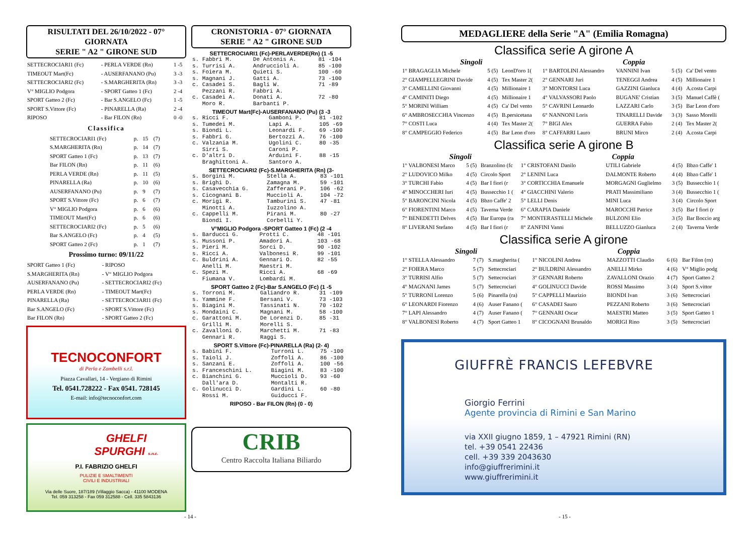RISULTATI DEL 26/10/2022 - 07° GIORNATA
SERIE " A2 " GIRONE SUD
| SETTECROCIARI1 (Fc) | - PERLA VERDE (Rn) | 1 -5 |
| TIMEOUT Mart(Fc) | - AUSERFANANO (Pu) | 3 -3 |
| SETTECROCIARI2 (Fc) | - S.MARGHERITA (Rn) | 3 -3 |
| V° MIGLIO Podgora | - SPORT Gatteo 1 (Fc) | 2 -4 |
| SPORT Gatteo 2 (Fc) | - Bar S.ANGELO (Fc) | 1 -5 |
| SPORT S.Vittore (Fc) | - PINARELLA (Ra) | 2 -4 |
| RIPOSO | - Bar FILON (Rn) | 0 -0 |
Classifica
| SETTECROCIARI1 (Fc) | p. | 15 | (7) |
| S.MARGHERITA (Rn) | p. | 14 | (7) |
| SPORT Gatteo 1 (Fc) | p. | 13 | (7) |
| Bar FILON (Rn) | p. | 11 | (6) |
| PERLA VERDE (Rn) | p. | 11 | (5) |
| PINARELLA (Ra) | p. | 10 | (6) |
| AUSERFANANO (Pu) | p. | 9 | (7) |
| SPORT S.Vittore (Fc) | p. | 6 | (7) |
| V° MIGLIO Podgora | p. | 6 | (6) |
| TIMEOUT Mart(Fc) | p. | 6 | (6) |
| SETTECROCIARI2 (Fc) | p. | 5 | (6) |
| Bar S.ANGELO (Fc) | p. | 4 | (5) |
| SPORT Gatteo 2 (Fc) | p. | 1 | (7) |
Prossimo turno: 09/11/22
| SPORT Gatteo 1 (Fc) | - RIPOSO |
| S.MARGHERITA (Rn) | - V° MIGLIO Podgora |
| AUSERFANANO (Pu) | - SETTECROCIARI2 (Fc) |
| PERLA VERDE (Rn) | - TIMEOUT Mart(Fc) |
| PINARELLA (Ra) | - SETTECROCIARI1 (Fc) |
| Bar S.ANGELO (Fc) | - SPORT S.Vittore (Fc) |
| Bar FILON (Rn) | - SPORT Gatteo 2 (Fc) |
TECNOCONFORT
di Perla e Zambelli s.r.l.
Piazza Cavallari, 14 - Vergiano di Rimini
Tel. 0541.728222 - Fax 0541. 728145
E-mail: info@tecnoconfort.com
GHELFI
SPURGHI s.n.c.
P.I. FABRIZIO GHELFI
PULIZIE E SMALTIMENTI
CIVILI E INDUSTRIALI
Via delle Suore, 187/189 (Villaggio Sacca) - 41100 MODENA
Tel. 059 313258 - Fax 059 312588 - Cell. 335 5843136
CRONISTORIA - 07° GIORNATA
SERIE " A2 " GIRONE SUD
SETTECROCIARI1 (Fc)-PERLAVERDE(Rn) (1 -5
| s. Fabbri M. | De Antonis A. | 81 -104 |
| s. Turrisi A. | Andruccioli A. | 85 -100 |
| s. Foiera M. | Quieti S. | 100 -60 |
| s. Magnani J. | Gatti A. | 73 -100 |
| c. Casadei S. | Bagli W. | 71 -89 |
| Pezzani R. | Fabbri A. | |
| c. Casadei A. | Donati A. | 72 -80 |
| Moro R. | Barbanti P. | |
TIMEOUT Mart(Fc)-AUSERFANANO (Pu) (3 -3
| s. Ricci F. | Gamboni P. | 81 -102 |
| s. Tumedei M. | Lapi A. | 105 -69 |
| s. Biondi L. | Leonardi F. | 69 -100 |
| s. Fabbri G. | Bertozzi A. | 76 -100 |
| c. Valzania M. | Ugolini C. | 80 -35 |
| Sirri S. | Caroni P. | |
| c. D'altri D. | Arduini F. | 88 -15 |
| Braghittoni A. | Santoro A. | |
SETTECROCIARI2 (Fc)-S.MARGHERITA (Rn) (3-
| s. Borgini M. | Stella A. | 83 -101 |
| s. Brighi D. | Zamagna M. | 59 -101 |
| s. Casavecchia G. | Zafferani P. | 106 -62 |
| s. Cicognani B. | Muccioli A. | 104 -72 |
| c. Morigi R. | Tamburini S. | 47 -81 |
| Minotti A. | Iuzzolino A. | |
| c. Cappelli M. | Pirani M. | 80 -27 |
| Biondi I. | Corbelli Y. | |
V°MIGLIO Podgora -SPORT Gatteo 1 (Fc) (2 -4
| s. Barducci G. | Protti C. | 48 -101 |
| s. Mussoni P. | Amadori A. | 103 -68 |
| s. Pieri M. | Sorci D. | 90 -102 |
| s. Ricci A. | Valbonesi R. | 99 -101 |
| c. Buldrini A. | Gennari O. | 82 -55 |
| Anelli M. | Maestri M. | |
| c. Spezi M. | Ricci A. | 68 -69 |
| Fiumana V. | Lombardi M. | |
SPORT Gatteo 2 (Fc)-Bar S.ANGELO (Fc) (1 -5
| s. Torroni M. | Galiandro R. | 31 -109 |
| s. Yammine F. | Bersani V. | 73 -103 |
| s. Biagini M. | Tassinati N. | 70 -102 |
| s. Mondaini C. | Magnani M. | 58 -100 |
| c. Garattoni M. | De Lorenzi D. | 85 -31 |
| Grilli M. | Morelli S. | |
| c. Zavalloni O. | Marchetti M. | 71 -83 |
| Gennari R. | Raggi S. | |
SPORT S.Vittore (Fc)-PINARELLA (Ra) (2- 4)
| s. Babini F. | Turroni L. | 75 -100 |
| s. Taioli J. | Zoffoli A. | 86 -100 |
| s. Sanzani E. | Zoffoli A. | 100 -56 |
| s. Franceschini L. | Biagini M. | 83 -100 |
| c. Bianchini G. | Muccioli D. | 93 -60 |
| Dall'ara D. | Montalti R. | |
| c. Golinucci D. | Gardini L. | 60 -80 |
| Rossi M. | Guiducci F. | |
RIPOSO - Bar FILON (Rn) (0 - 0)
CRIB
Centro Raccolta Italiana Biliardo
MEDAGLIERE della Serie "A" (Emilia Romagna)
Classifica serie A girone A
| Singoli | | | Coppia | | | |
| --- | --- | --- | --- | --- | --- | --- |
| 1° BRAGAGLIA Michele | 5 (5) | LeonD'oro 1( | 1° BARTOLINI Alessandro | VANNINI Ivan | 5 (5) | Ca' Del vento |
| 2° GIAMPELLEGRINI Davide | 4 (5) | Tex Master 2( | 2° GENNARI Juri | TENEGGI Andrea | 4 (5) | Millionaire 1 |
| 3° CAMELLINI Giovanni | 4 (5) | Millionaire 1 | 3° MONTORSI Luca | GAZZINI Gianluca | 4 (4) | A.costa Carpi |
| 4° CAMINITI Diego | 4 (5) | Millionaire 1 | 4° VALVASSORI Paolo | BUGANE' Cristian | 3 (5) | Manuel Caffè ( |
| 5° MORINI William | 4 (5) | Ca' Del vento | 5° CAVRINI Leonardo | LAZZARI Carlo | 3 (5) | Bar Leon d'oro |
| 6° AMBROSECCHIA Vincenzo | 4 (5) | B.persicetana | 6° NANNONI Loris | TINARELLI Davide | 3 (3) | Sasso Morelli |
| 7° COSTI Luca | 4 (4) | Tex Master 2( | 7° BIGI Alex | GUERRA Fabio | 2 (4) | Tex Master 2( |
| 8° CAMPEGGIO Federico | 4 (5) | Bar Leon d'oro | 8° CAFFARRI Lauro | BRUNI Mirco | 2 (4) | A.costa Carpi |
Classifica serie A girone B
| Singoli | | | Coppia | | | |
| --- | --- | --- | --- | --- | --- | --- |
| 1° VALBONESI Marco | 5 (5) | Branzolino (fc | 1° CRISTOFANI Danilo | UTILI Gabriele | 4 (5) | Bbzo Caffe' 1 |
| 2° LUDOVICO Milko | 4 (5) | Circolo Sport | 2° LENINI Luca | DALMONTE Roberto | 4 (4) | Bbzo Caffe' 1 |
| 3° TURCHI Fabio | 4 (5) | Bar I fiori (r | 3° CORTICCHIA Emanuele | MORGAGNI Guglielmo | 3 (5) | Bussecchio 1 ( |
| 4° MINOCCHERI Iuri | 4 (5) | Bussecchio 1 ( | 4° GIACCHINI Valerio | PRATI Massimiliano | 3 (4) | Bussecchio 1 ( |
| 5° BARONCINI Nicola | 4 (5) | Bbzo Caffe' 2 | 5° LELLI Denis | MINI Luca | 3 (4) | Circolo Sport |
| 6° FIORENTINI Marco | 4 (5) | Taverna Verde | 6° CARAPIA Daniele | MAROCCHI Patrice | 3 (5) | Bar I fiori (r |
| 7° BENEDETTI Delves | 4 (5) | Bar Europa (ra | 7° MONTERASTELLI Michele | BULZONI Elio | 3 (5) | Bar Boccio arg |
| 8° LIVERANI Stefano | 4 (5) | Bar I fiori (r | 8° ZANFINI Vanni | BELLUZZO Gianluca | 2 (4) | Taverna Verde |
Classifica serie A girone
| Singoli | | | Coppia | | | |
| --- | --- | --- | --- | --- | --- | --- |
| 1° STELLA Alessandro | 7 (7) | S.margherita ( | 1° NICOLINI Andrea | MAZZOTTI Claudio | 6 (6) | Bar Filon (rn) |
| 2° FOIERA Marco | 5 (7) | Settecrociari | 2° BULDRINI Alessandro | ANELLI Mirko | 4 (6) | V° Miglio podg |
| 3° TURRISI Alfio | 5 (7) | Settecrociari | 3° GENNARI Roberto | ZAVALLONI Orazio | 4 (7) | Sport Gatteo 2 |
| 4° MAGNANI James | 5 (7) | Settecrociari | 4° GOLINUCCI Davide | ROSSI Massimo | 3 (4) | Sport S.vittor |
| 5° TURRONI Lorenzo | 5 (6) | Pinarella (ra) | 5° CAPPELLI Maurizio | BIONDI Ivan | 3 (6) | Settecrociari |
| 6° LEONARDI Fiorenzo | 4 (6) | Auser Fanano ( | 6° CASADEI Sauro | PEZZANI Roberto | 3 (6) | Settecrociari |
| 7° LAPI Alessandro | 4 (7) | Auser Fanano ( | 7° GENNARI Oscar | MAESTRI Matteo | 3 (5) | Sport Gatteo 1 |
| 8° VALBONESI Roberto | 4 (7) | Sport Gatteo 1 | 8° CICOGNANI Brunaldo | MORIGI Rino | 3 (5) | Settecrociari |
GIUFFRÈ FRANCIS LEFEBVRE
Giorgio Ferrini
Agente provincia di Rimini e San Marino
via XXII giugno 1859, 1 – 47921 Rimini (RN)
tel. +39 0541 22436
cell. +39 339 2043630
info@giuffrerimini.it
www.giuffrerimini.it
- 14 - - 15 -